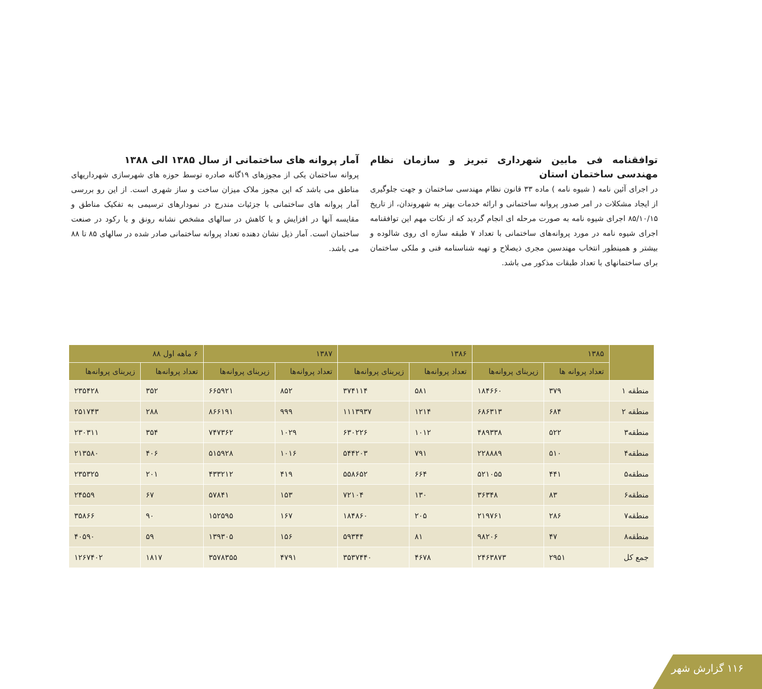توافقنامه فی مابین شهرداری تبریز و سازمان نظام مهندسی ساختمان استان
در اجرای آئین نامه ( شیوه نامه ) ماده ۳۳ قانون نظام مهندسی ساختمان و جهت جلوگیری از ایجاد مشکلات در امر صدور پروانه ساختمانی و ارائه خدمات بهتر به شهروندان، از تاریخ ۸۵/۱۰/۱۵ اجرای شیوه نامه به صورت مرحله ای انجام گردید که از نکات مهم این توافقنامه اجرای شیوه نامه در مورد پروانه‌های ساختمانی با تعداد ۷ طبقه سازه ای روی شالوده و بیشتر و همینطور انتخاب مهندسین مجری ذیصلاح و تهیه شناسنامه فنی و ملکی ساختمان برای ساختمانهای با تعداد طبقات مذکور می باشد.
آمار پروانه های ساختمانی از سال ۱۳۸۵ الی ۱۳۸۸
پروانه ساختمان یکی از مجوزهای ۱۹گانه صادره توسط حوزه های شهرسازی شهرداریهای مناطق می باشد که این مجوز ملاک میزان ساخت و ساز شهری است. از این رو بررسی آمار پروانه های ساختمانی با جزئیات مندرج در نمودارهای ترسیمی به تفکیک مناطق و مقایسه آنها در افزایش و یا کاهش در سالهای مشخص نشانه رونق و یا رکود در صنعت ساختمان است. آمار ذیل نشان دهنده تعداد پروانه ساختمانی صادر شده در سالهای ۸۵ تا ۸۸ می باشد.
| | ۱۳۸۵ | | ۱۳۸۶ | | ۱۳۸۷ | | ۶ ماهه اول ۸۸ | |
| --- | --- | --- | --- | --- | --- | --- | --- | --- |
| | تعداد پروانه ها | زیربنای پروانه‌ها | تعداد پروانه‌ها | زیربنای پروانه‌ها | تعداد پروانه‌ها | زیربنای پروانه‌ها | تعداد پروانه‌ها | زیربنای پروانه‌ها |
| منطقه ۱ | ۳۷۹ | ۱۸۴۶۶۰ | ۵۸۱ | ۳۷۴۱۱۴ | ۸۵۲ | ۶۶۵۹۲۱ | ۳۵۲ | ۲۳۵۴۲۸ |
| منطقه ۲ | ۶۸۴ | ۶۸۶۳۱۳ | ۱۲۱۴ | ۱۱۱۳۹۳۷ | ۹۹۹ | ۸۶۶۱۹۱ | ۲۸۸ | ۲۵۱۷۴۳ |
| منطقه۳ | ۵۲۲ | ۴۸۹۳۳۸ | ۱۰۱۲ | ۶۳۰۲۲۶ | ۱۰۲۹ | ۷۴۷۳۶۲ | ۳۵۴ | ۲۳۰۳۱۱ |
| منطقه۴ | ۵۱۰ | ۲۲۸۸۸۹ | ۷۹۱ | ۵۴۴۲۰۳ | ۱۰۱۶ | ۵۱۵۹۲۸ | ۴۰۶ | ۲۱۳۵۸۰ |
| منطقه۵ | ۴۴۱ | ۵۲۱۰۵۵ | ۶۶۴ | ۵۵۸۶۵۲ | ۴۱۹ | ۴۳۳۲۱۲ | ۲۰۱ | ۲۳۵۳۲۵ |
| منطقه۶ | ۸۳ | ۳۶۳۴۸ | ۱۳۰ | ۷۲۱۰۴ | ۱۵۳ | ۵۷۸۴۱ | ۶۷ | ۲۴۵۵۹ |
| منطقه۷ | ۲۸۶ | ۲۱۹۷۶۱ | ۲۰۵ | ۱۸۴۸۶۰ | ۱۶۷ | ۱۵۲۵۹۵ | ۹۰ | ۳۵۸۶۶ |
| منطقه۸ | ۴۷ | ۹۸۲۰۶ | ۸۱ | ۵۹۳۴۴ | ۱۵۶ | ۱۳۹۳۰۵ | ۵۹ | ۴۰۵۹۰ |
| جمع کل | ۲۹۵۱ | ۲۴۶۳۸۷۳ | ۴۶۷۸ | ۳۵۳۷۴۴۰ | ۴۷۹۱ | ۳۵۷۸۳۵۵ | ۱۸۱۷ | ۱۲۶۷۴۰۲ |
۱۱۶ گزارش شهر